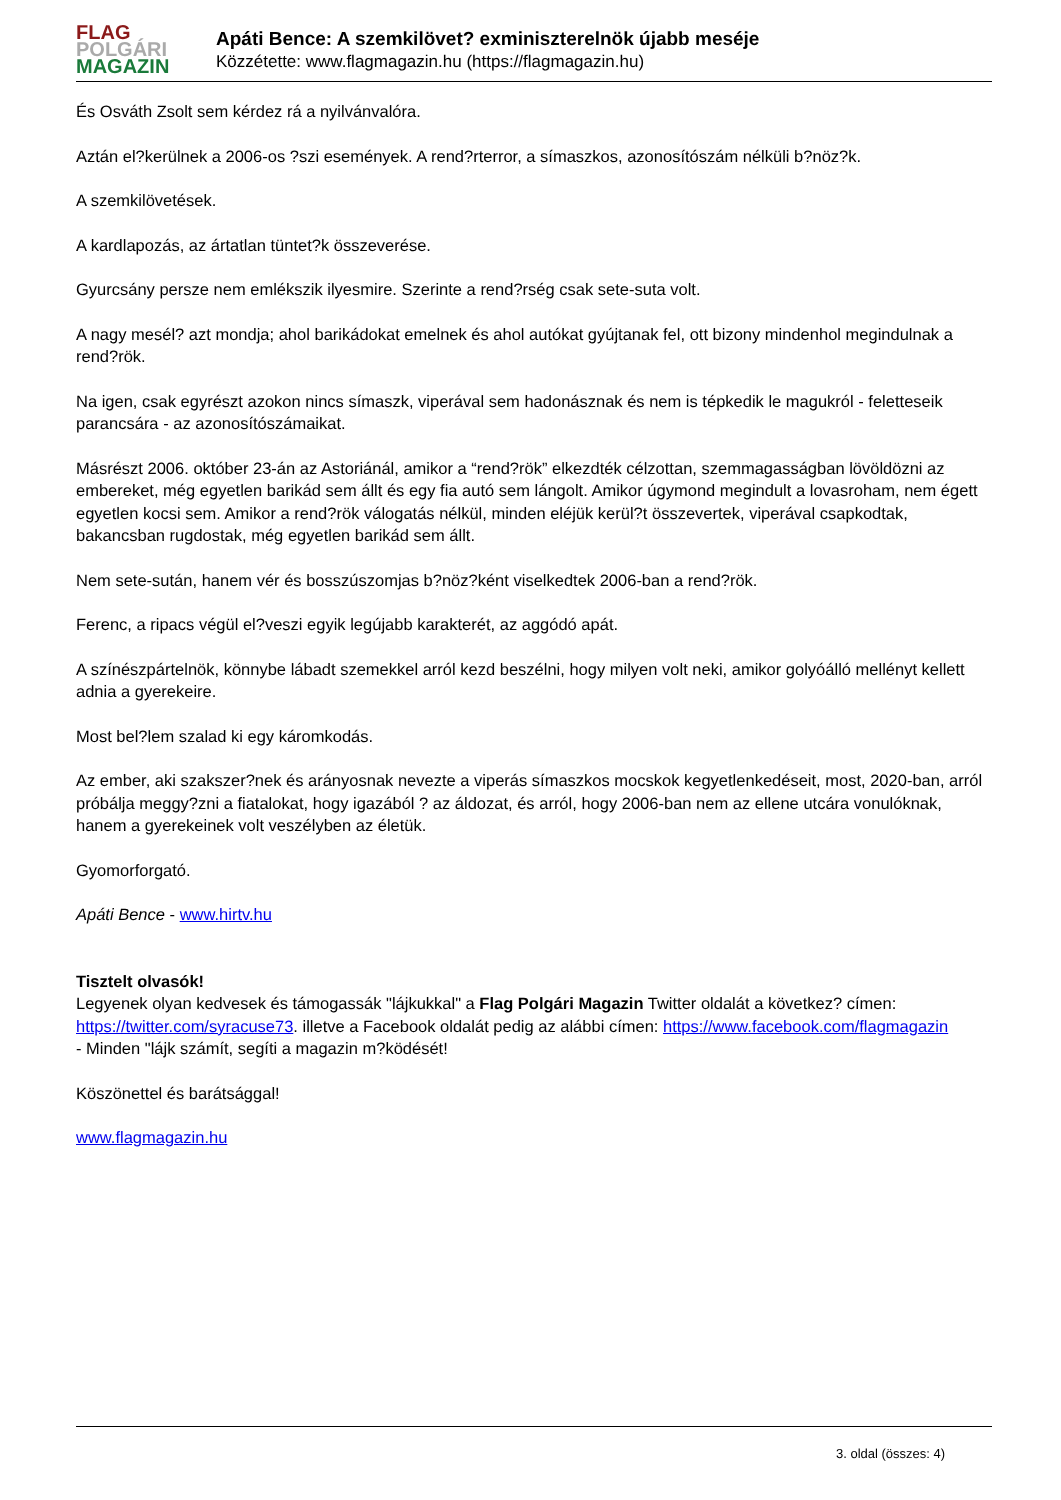FLAG
POLGÁRI
MAGAZIN
Apáti Bence: A szemkilövet? exminiszterelnök újabb meséje
Közzétette: www.flagmagazin.hu (https://flagmagazin.hu)
És Osváth Zsolt sem kérdez rá a nyilvánvalóra.
Aztán el?kerülnek a 2006-os ?szi események. A rend?rterror, a símaszkos, azonosítószám nélküli b?nöz?k.
A szemkilövetések.
A kardlapozás, az ártatlan tüntet?k összeverése.
Gyurcsány persze nem emlékszik ilyesmire. Szerinte a rend?rség csak sete-suta volt.
A nagy mesél? azt mondja; ahol barikádokat emelnek és ahol autókat gyújtanak fel, ott bizony mindenhol megindulnak a rend?rök.
Na igen, csak egyrészt azokon nincs símaszk, viperával sem hadonásznak és nem is tépkedik le magukról - feletteseik parancsára - az azonosítószámaikat.
Másrészt 2006. október 23-án az Astoriánál, amikor a “rend?rök” elkezdték célzottan, szemmagasságban lövöldözni az embereket, még egyetlen barikád sem állt és egy fia autó sem lángolt. Amikor úgymond megindult a lovasroham, nem égett egyetlen kocsi sem. Amikor a rend?rök válogatás nélkül, minden eléjük kerül?t összevertek, viperával csapkodtak, bakancsban rugdostak, még egyetlen barikád sem állt.
Nem sete-sután, hanem vér és bosszúszomjas b?nöz?ként viselkedtek 2006-ban a rend?rök.
Ferenc, a ripacs végül el?veszi egyik legújabb karakterét, az aggódó apát.
A színészpártelnök, könnybe lábadt szemekkel arról kezd beszélni, hogy milyen volt neki, amikor golyóálló mellényt kellett adnia a gyerekeire.
Most bel?lem szalad ki egy káromkodás.
Az ember, aki szakszer?nek és arányosnak nevezte a viperás símaszkos mocskok kegyetlenkedéseit, most, 2020-ban, arról próbálja meggy?zni a fiatalokat, hogy igazából ? az áldozat, és arról, hogy 2006-ban nem az ellene utcára vonulóknak, hanem a gyerekeinek volt veszélyben az életük.
Gyomorforgató.
Apáti Bence - www.hirtv.hu
Tisztelt olvasók!
Legyenek olyan kedvesek és támogassák "lájkukkal" a Flag Polgári Magazin Twitter oldalát a következ? címen: https://twitter.com/syracuse73. illetve a Facebook oldalát pedig az alábbi címen: https://www.facebook.com/flagmagazin
- Minden "lájk számít, segíti a magazin m?ködését!
Köszönettel és barátsággal!
www.flagmagazin.hu
3. oldal (összes: 4)